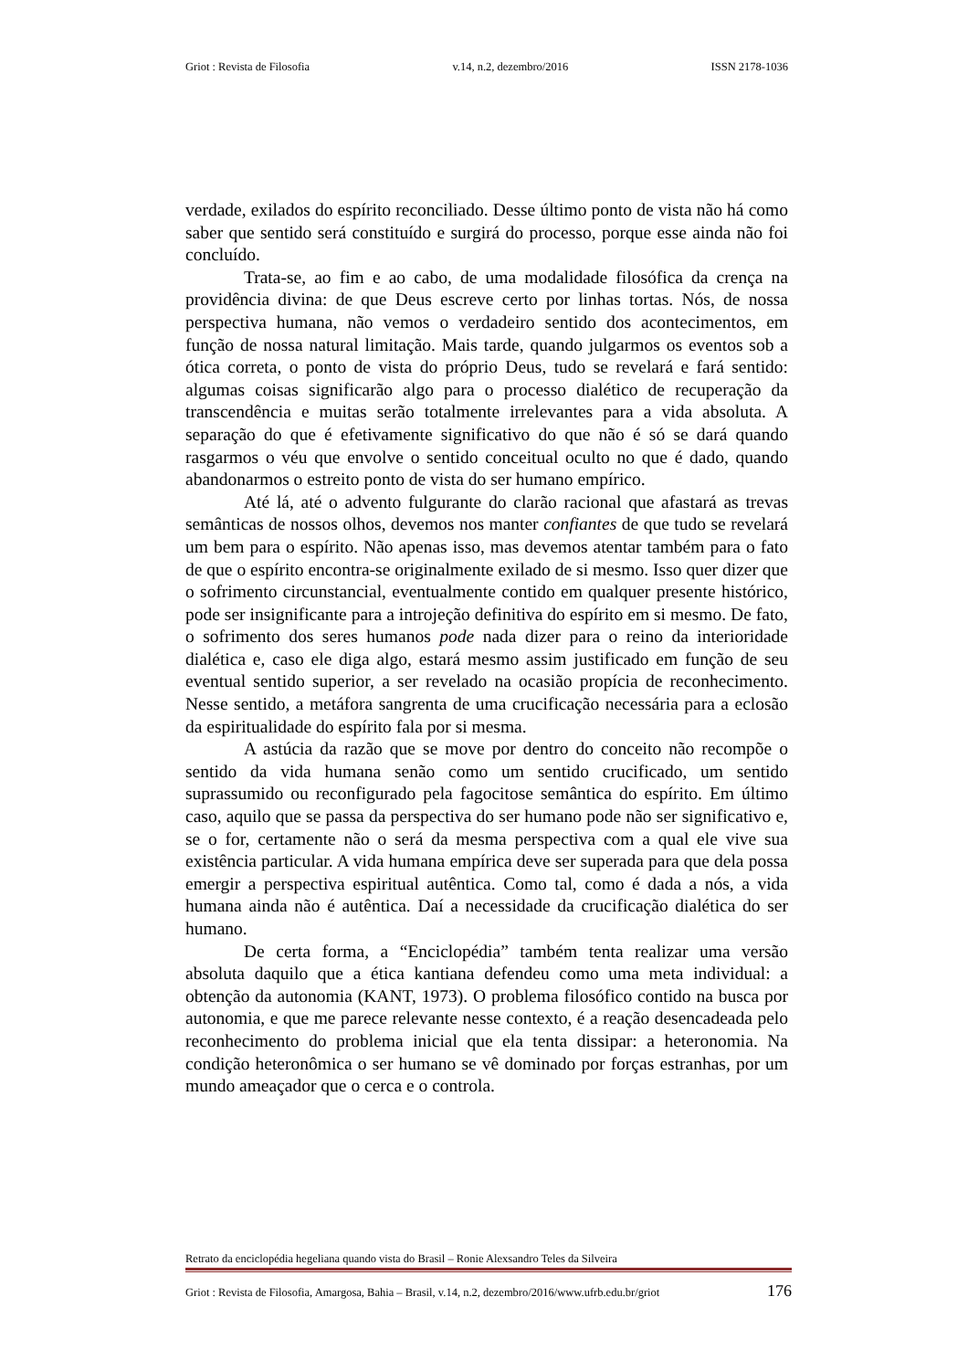Griot : Revista de Filosofia v.14, n.2, dezembro/2016 ISSN 2178-1036
verdade, exilados do espírito reconciliado. Desse último ponto de vista não há como saber que sentido será constituído e surgirá do processo, porque esse ainda não foi concluído.
Trata-se, ao fim e ao cabo, de uma modalidade filosófica da crença na providência divina: de que Deus escreve certo por linhas tortas. Nós, de nossa perspectiva humana, não vemos o verdadeiro sentido dos acontecimentos, em função de nossa natural limitação. Mais tarde, quando julgarmos os eventos sob a ótica correta, o ponto de vista do próprio Deus, tudo se revelará e fará sentido: algumas coisas significarão algo para o processo dialético de recuperação da transcendência e muitas serão totalmente irrelevantes para a vida absoluta. A separação do que é efetivamente significativo do que não é só se dará quando rasgarmos o véu que envolve o sentido conceitual oculto no que é dado, quando abandonarmos o estreito ponto de vista do ser humano empírico.
Até lá, até o advento fulgurante do clarão racional que afastará as trevas semânticas de nossos olhos, devemos nos manter confiantes de que tudo se revelará um bem para o espírito. Não apenas isso, mas devemos atentar também para o fato de que o espírito encontra-se originalmente exilado de si mesmo. Isso quer dizer que o sofrimento circunstancial, eventualmente contido em qualquer presente histórico, pode ser insignificante para a introjeção definitiva do espírito em si mesmo. De fato, o sofrimento dos seres humanos pode nada dizer para o reino da interioridade dialética e, caso ele diga algo, estará mesmo assim justificado em função de seu eventual sentido superior, a ser revelado na ocasião propícia de reconhecimento. Nesse sentido, a metáfora sangrenta de uma crucificação necessária para a eclosão da espiritualidade do espírito fala por si mesma.
A astúcia da razão que se move por dentro do conceito não recompõe o sentido da vida humana senão como um sentido crucificado, um sentido suprassumido ou reconfigurado pela fagocitose semântica do espírito. Em último caso, aquilo que se passa da perspectiva do ser humano pode não ser significativo e, se o for, certamente não o será da mesma perspectiva com a qual ele vive sua existência particular. A vida humana empírica deve ser superada para que dela possa emergir a perspectiva espiritual autêntica. Como tal, como é dada a nós, a vida humana ainda não é autêntica. Daí a necessidade da crucificação dialética do ser humano.
De certa forma, a “Enciclopédia” também tenta realizar uma versão absoluta daquilo que a ética kantiana defendeu como uma meta individual: a obtenção da autonomia (KANT, 1973). O problema filosófico contido na busca por autonomia, e que me parece relevante nesse contexto, é a reação desencadeada pelo reconhecimento do problema inicial que ela tenta dissipar: a heteronomia. Na condição heteronômica o ser humano se vê dominado por forças estranhas, por um mundo ameaçador que o cerca e o controla.
Retrato da enciclopédia hegeliana quando vista do Brasil – Ronie Alexsandro Teles da Silveira
Griot : Revista de Filosofia, Amargosa, Bahia – Brasil, v.14, n.2, dezembro/2016/www.ufrb.edu.br/griot 176